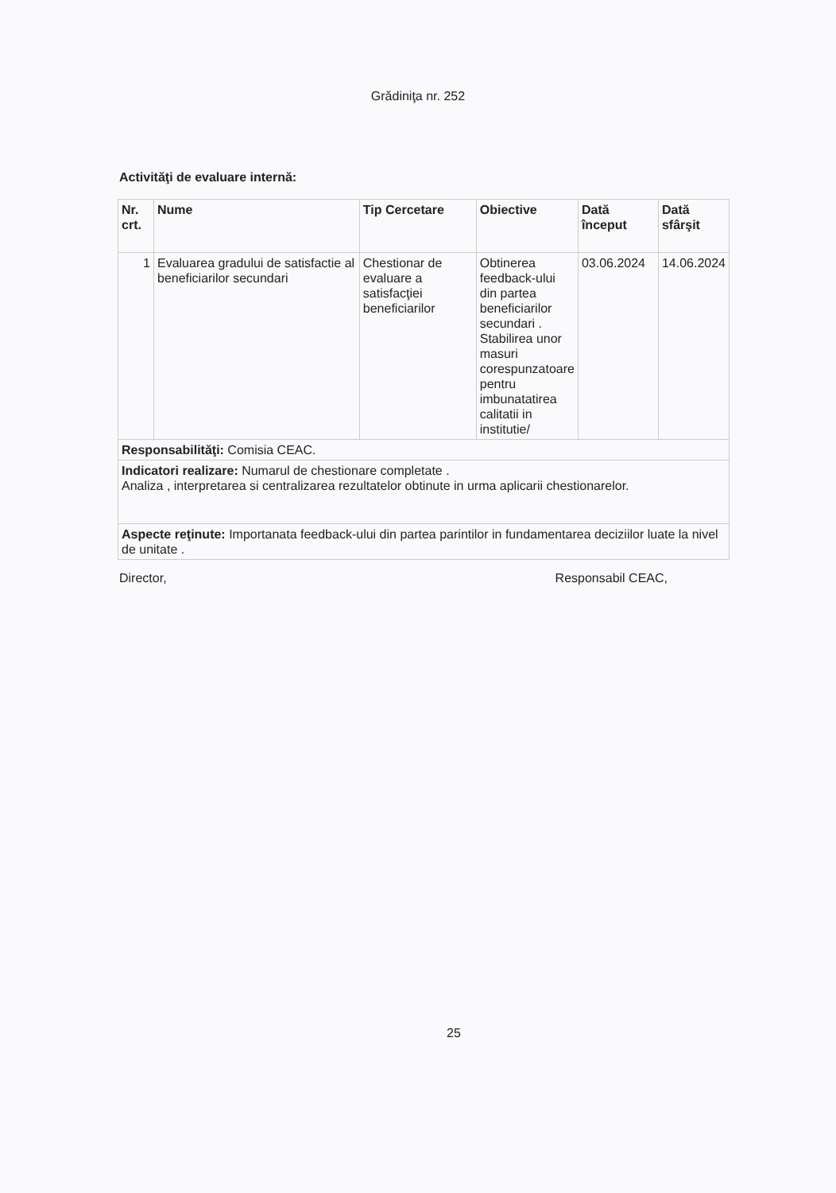Grădiniţa nr. 252
Activităţi de evaluare internă:
| Nr. crt. | Nume | Tip Cercetare | Obiective | Dată început | Dată sfârşit |
| --- | --- | --- | --- | --- | --- |
| 1 | Evaluarea gradului de satisfactie al beneficiarilor secundari | Chestionar de evaluare a satisfacţiei beneficiarilor | Obtinerea feedback-ului din partea beneficiarilor secundari . Stabilirea unor masuri corespunzatoare pentru imbunatatirea calitatii in institutie/ | 03.06.2024 | 14.06.2024 |
| Responsabilităţi: Comisia CEAC. | | | | | |
| Indicatori realizare: Numarul de chestionare completate . Analiza , interpretarea si centralizarea rezultatelor obtinute in urma aplicarii chestionarelor. | | | | | |
| Aspecte reţinute: Importanata feedback-ului din partea parintilor in fundamentarea deciziilor luate la nivel de unitate . | | | | | |
Director, Responsabil CEAC,
25